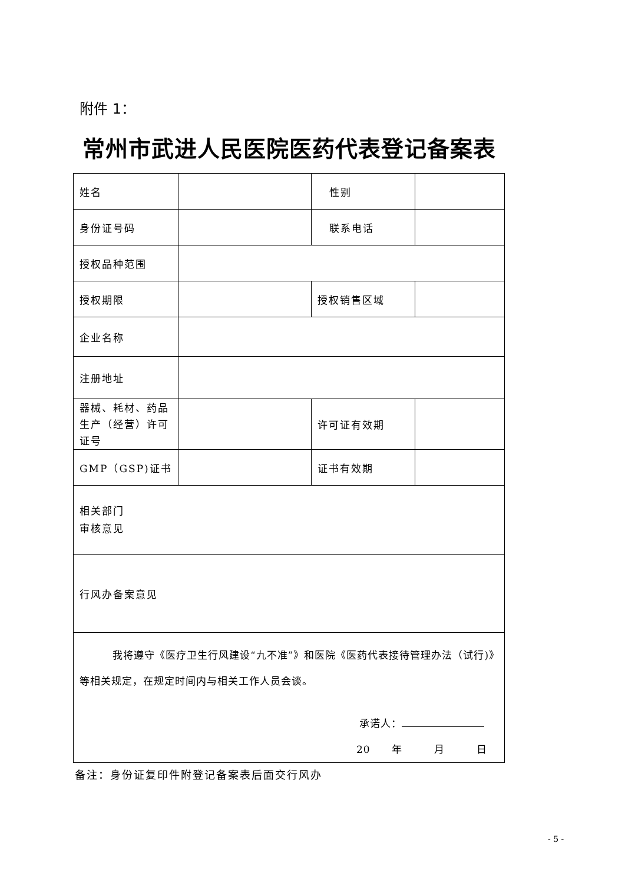附件 1：
常州市武进人民医院医药代表登记备案表
| 姓名 | | 性别 | |
| 身份证号码 | | 联系电话 | |
| 授权品种范围 | | | |
| 授权期限 | | 授权销售区域 | |
| 企业名称 | | | |
| 注册地址 | | | |
| 器械、耗材、药品生产（经营）许可证号 | | 许可证有效期 | |
| GMP（GSP)证书 | | 证书有效期 | |
| 相关部门 审核意见 | | | |
| 行风办备案意见 | | | |
| 我将遵守《医疗卫生行风建设“九不准”》和医院《医药代表接待管理办法（试行)》等相关规定，在规定时间内与相关工作人员会谈。 承诺人： 20 年 月 日 | | | |
备注：身份证复印件附登记备案表后面交行风办
- 5 -